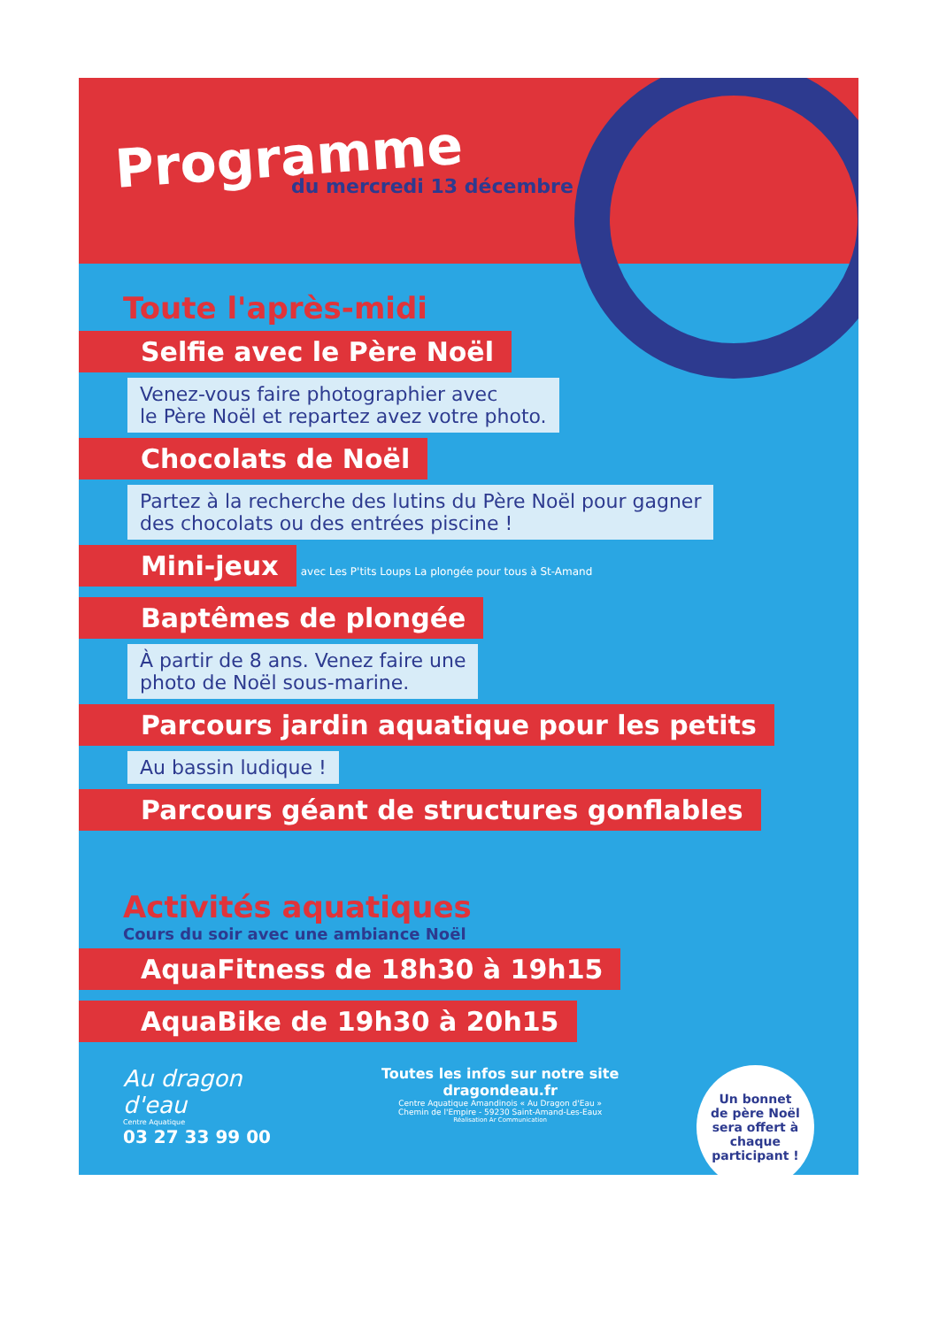Programme
du mercredi 13 décembre
Toute l'après-midi
Selfie avec le Père Noël
Venez-vous faire photographier avec
le Père Noël et repartez avez votre photo.
Chocolats de Noël
Partez à la recherche des lutins du Père Noël pour gagner
des chocolats ou des entrées piscine !
Mini-jeux
avec Les P'tits Loups La plongée pour tous à St-Amand
Baptêmes de plongée
À partir de 8 ans. Venez faire une
photo de Noël sous-marine.
Parcours jardin aquatique pour les petits
Au bassin ludique !
Parcours géant de structures gonflables
Activités aquatiques
Cours du soir avec une ambiance Noël
AquaFitness de 18h30 à 19h15
AquaBike de 19h30 à 20h15
Au dragon d'eau
Centre Aquatique
03 27 33 99 00
Toutes les infos sur notre site dragondeau.fr
Centre Aquatique Amandinois « Au Dragon d'Eau »
Chemin de l'Empire - 59230 Saint-Amand-Les-Eaux
Réalisation Ar Communication
Un bonnet
de père Noël
sera offert à
chaque
participant !